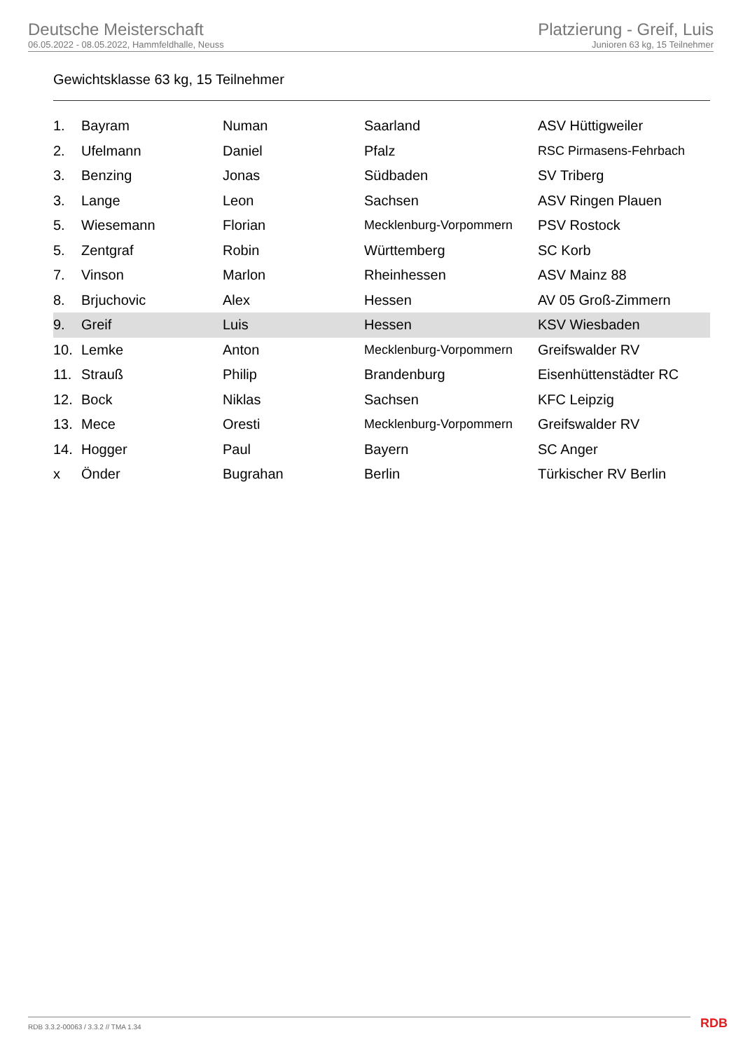Deutsche Meisterschaft
06.05.2022 - 08.05.2022, Hammfeldhalle, Neuss
Platzierung - Greif, Luis
Junioren 63 kg, 15 Teilnehmer
Gewichtsklasse 63 kg, 15 Teilnehmer
| 1. | Bayram | Numan | Saarland | ASV Hüttigweiler |
| 2. | Ufelmann | Daniel | Pfalz | RSC Pirmasens-Fehrbach |
| 3. | Benzing | Jonas | Südbaden | SV Triberg |
| 3. | Lange | Leon | Sachsen | ASV Ringen Plauen |
| 5. | Wiesemann | Florian | Mecklenburg-Vorpommern | PSV Rostock |
| 5. | Zentgraf | Robin | Württemberg | SC Korb |
| 7. | Vinson | Marlon | Rheinhessen | ASV Mainz 88 |
| 8. | Brjuchovic | Alex | Hessen | AV 05 Groß-Zimmern |
| 9. | Greif | Luis | Hessen | KSV Wiesbaden |
| 10. | Lemke | Anton | Mecklenburg-Vorpommern | Greifswalder RV |
| 11. | Strauß | Philip | Brandenburg | Eisenhüttenstädter RC |
| 12. | Bock | Niklas | Sachsen | KFC Leipzig |
| 13. | Mece | Oresti | Mecklenburg-Vorpommern | Greifswalder RV |
| 14. | Hogger | Paul | Bayern | SC Anger |
| x | Önder | Bugrahan | Berlin | Türkischer RV Berlin |
RDB 3.3.2-00063 / 3.3.2 // TMA 1.34
RDB